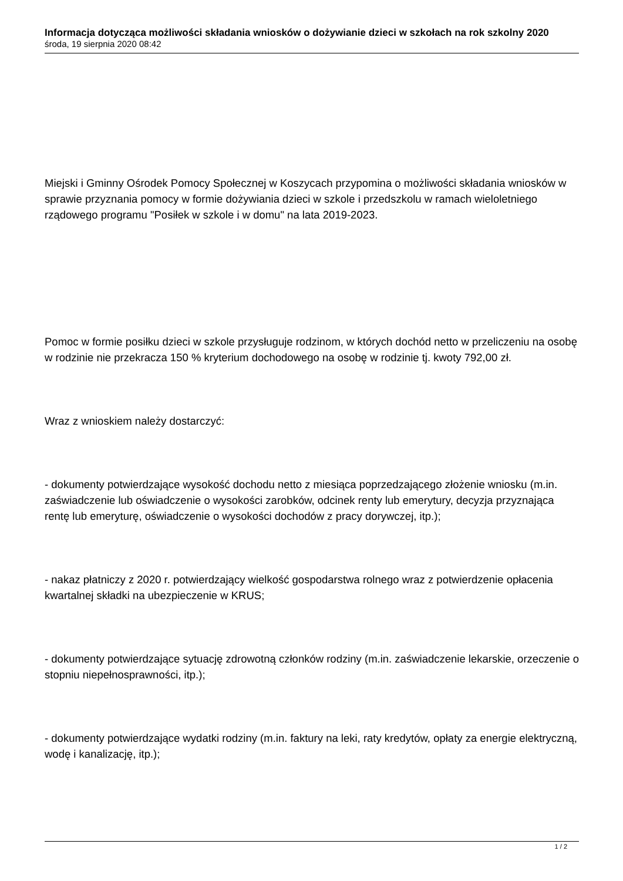Informacja dotycząca możliwości składania wniosków o dożywianie dzieci w szkołach na rok szkolny 2020
środa, 19 sierpnia 2020 08:42
Miejski i Gminny Ośrodek Pomocy Społecznej w Koszycach przypomina o możliwości składania wniosków w sprawie przyznania pomocy w formie dożywiania dzieci w szkole i przedszkolu w ramach wieloletniego rządowego programu "Posiłek w szkole i w domu" na lata 2019-2023.
Pomoc w formie posiłku dzieci w szkole przysługuje rodzinom, w których dochód netto w przeliczeniu na osobę w rodzinie nie przekracza 150 % kryterium dochodowego na osobę w rodzinie tj. kwoty 792,00 zł.
Wraz z wnioskiem należy dostarczyć:
- dokumenty potwierdzające wysokość dochodu netto z miesiąca poprzedzającego złożenie wniosku (m.in. zaświadczenie lub oświadczenie o wysokości zarobków, odcinek renty lub emerytury, decyzja przyznająca rentę lub emeryturę, oświadczenie o wysokości dochodów z pracy dorywczej, itp.);
- nakaz płatniczy z 2020 r. potwierdzający wielkość gospodarstwa rolnego wraz z potwierdzenie opłacenia kwartalnej składki na ubezpieczenie w KRUS;
- dokumenty potwierdzające sytuację zdrowotną członków rodziny (m.in. zaświadczenie lekarskie, orzeczenie o stopniu niepełnosprawności, itp.);
- dokumenty potwierdzające wydatki rodziny (m.in. faktury na leki, raty kredytów, opłaty za energie elektryczną, wodę i kanalizację, itp.);
1 / 2